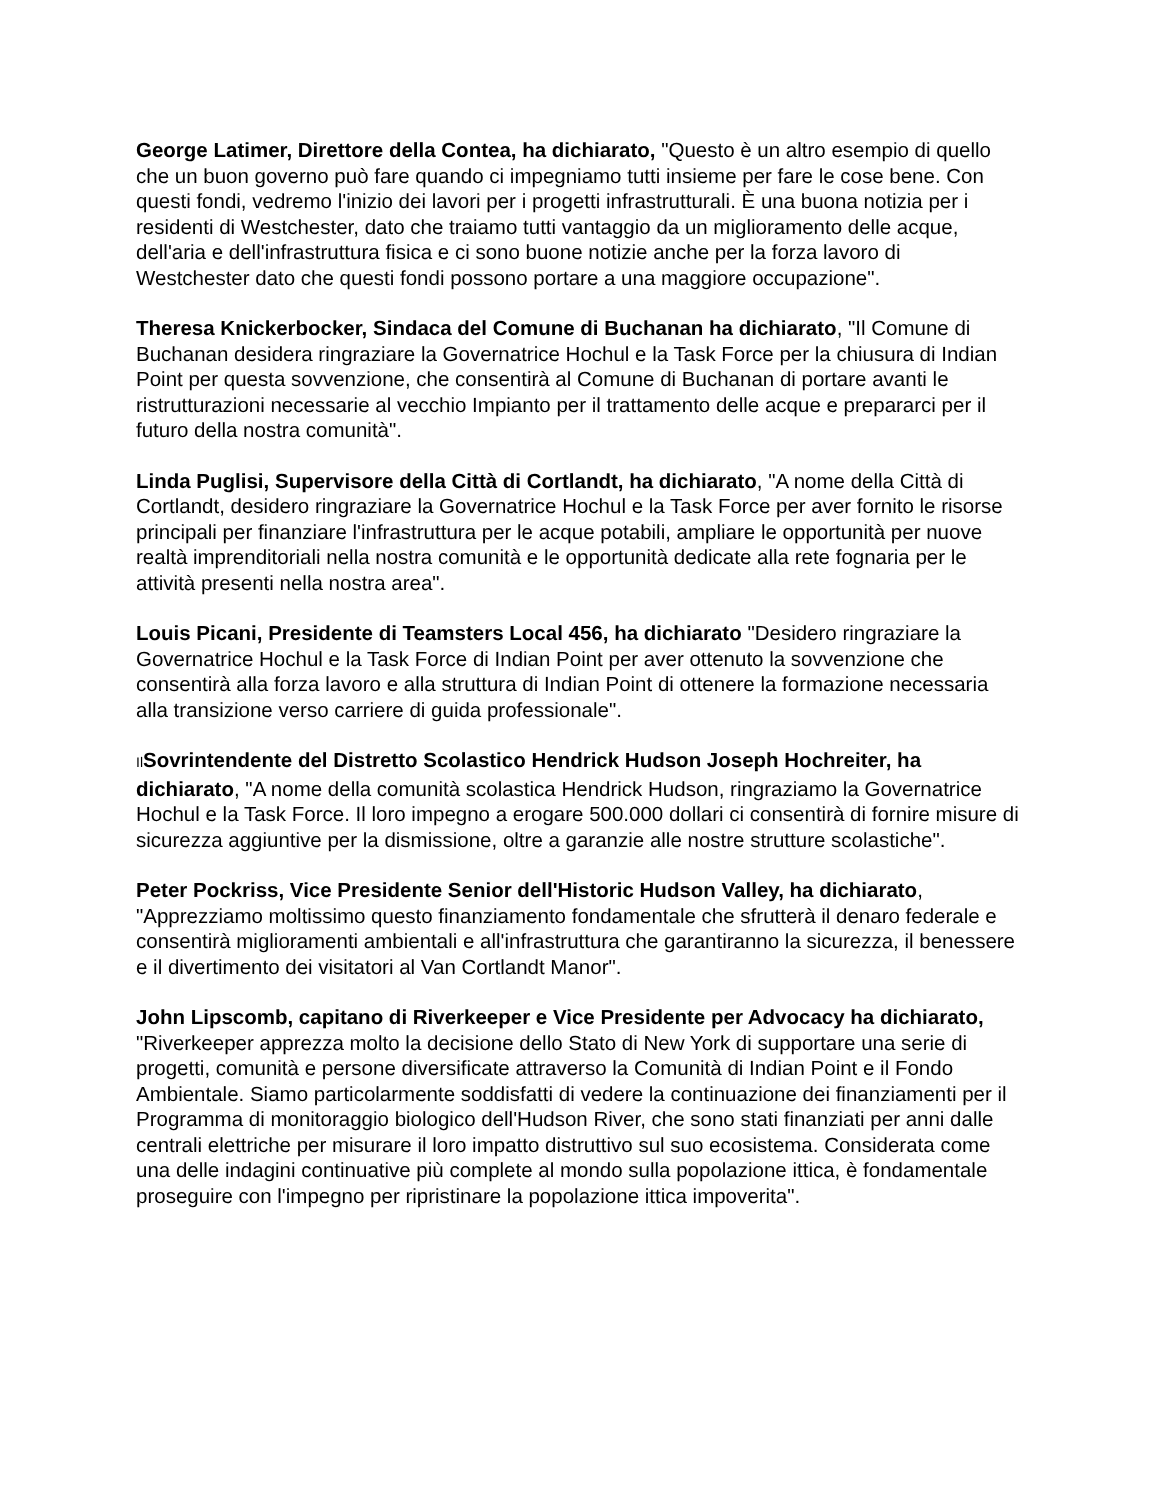George Latimer, Direttore della Contea, ha dichiarato, "Questo è un altro esempio di quello che un buon governo può fare quando ci impegniamo tutti insieme per fare le cose bene. Con questi fondi, vedremo l'inizio dei lavori per i progetti infrastrutturali. È una buona notizia per i residenti di Westchester, dato che traiamo tutti vantaggio da un miglioramento delle acque, dell'aria e dell'infrastruttura fisica e ci sono buone notizie anche per la forza lavoro di Westchester dato che questi fondi possono portare a una maggiore occupazione".
Theresa Knickerbocker, Sindaca del Comune di Buchanan ha dichiarato, "Il Comune di Buchanan desidera ringraziare la Governatrice Hochul e la Task Force per la chiusura di Indian Point per questa sovvenzione, che consentirà al Comune di Buchanan di portare avanti le ristrutturazioni necessarie al vecchio Impianto per il trattamento delle acque e prepararci per il futuro della nostra comunità".
Linda Puglisi, Supervisore della Città di Cortlandt, ha dichiarato, "A nome della Città di Cortlandt, desidero ringraziare la Governatrice Hochul e la Task Force per aver fornito le risorse principali per finanziare l'infrastruttura per le acque potabili, ampliare le opportunità per nuove realtà imprenditoriali nella nostra comunità e le opportunità dedicate alla rete fognaria per le attività presenti nella nostra area".
Louis Picani, Presidente di Teamsters Local 456, ha dichiarato "Desidero ringraziare la Governatrice Hochul e la Task Force di Indian Point per aver ottenuto la sovvenzione che consentirà alla forza lavoro e alla struttura di Indian Point di ottenere la formazione necessaria alla transizione verso carriere di guida professionale".
Il Sovrintendente del Distretto Scolastico Hendrick Hudson Joseph Hochreiter, ha dichiarato, "A nome della comunità scolastica Hendrick Hudson, ringraziamo la Governatrice Hochul e la Task Force. Il loro impegno a erogare 500.000 dollari ci consentirà di fornire misure di sicurezza aggiuntive per la dismissione, oltre a garanzie alle nostre strutture scolastiche".
Peter Pockriss, Vice Presidente Senior dell'Historic Hudson Valley, ha dichiarato, "Apprezziamo moltissimo questo finanziamento fondamentale che sfrutterà il denaro federale e consentirà miglioramenti ambientali e all'infrastruttura che garantiranno la sicurezza, il benessere e il divertimento dei visitatori al Van Cortlandt Manor".
John Lipscomb, capitano di Riverkeeper e Vice Presidente per Advocacy ha dichiarato, "Riverkeeper apprezza molto la decisione dello Stato di New York di supportare una serie di progetti, comunità e persone diversificate attraverso la Comunità di Indian Point e il Fondo Ambientale. Siamo particolarmente soddisfatti di vedere la continuazione dei finanziamenti per il Programma di monitoraggio biologico dell'Hudson River, che sono stati finanziati per anni dalle centrali elettriche per misurare il loro impatto distruttivo sul suo ecosistema. Considerata come una delle indagini continuative più complete al mondo sulla popolazione ittica, è fondamentale proseguire con l'impegno per ripristinare la popolazione ittica impoverita".